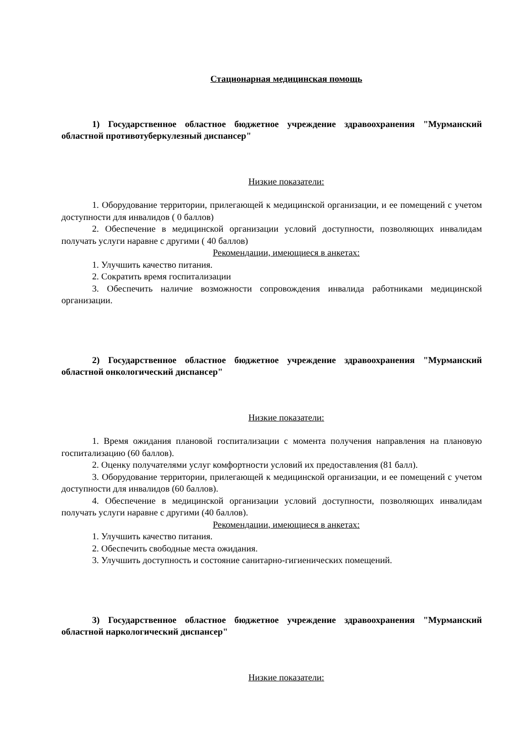Стационарная медицинская помощь
1) Государственное областное бюджетное учреждение здравоохранения "Мурманский областной противотуберкулезный диспансер"
Низкие показатели:
1. Оборудование территории, прилегающей к медицинской организации, и ее помещений с учетом доступности для инвалидов ( 0 баллов)
2. Обеспечение в медицинской организации условий доступности, позволяющих инвалидам получать услуги наравне с другими ( 40 баллов)
Рекомендации, имеющиеся в анкетах:
1. Улучшить качество питания.
2. Сократить время госпитализации
3. Обеспечить наличие возможности сопровождения инвалида работниками медицинской организации.
2) Государственное областное бюджетное учреждение здравоохранения "Мурманский областной онкологический диспансер"
Низкие показатели:
1. Время ожидания плановой госпитализации с момента получения направления на плановую госпитализацию (60 баллов).
2. Оценку получателями услуг комфортности условий их предоставления (81 балл).
3. Оборудование территории, прилегающей к медицинской организации, и ее помещений с учетом доступности для инвалидов (60 баллов).
4. Обеспечение в медицинской организации условий доступности, позволяющих инвалидам получать услуги наравне с другими (40 баллов).
Рекомендации, имеющиеся в анкетах:
1. Улучшить качество питания.
2. Обеспечить свободные места ожидания.
3. Улучшить доступность и состояние санитарно-гигиенических помещений.
3) Государственное областное бюджетное учреждение здравоохранения "Мурманский областной наркологический диспансер"
Низкие показатели: